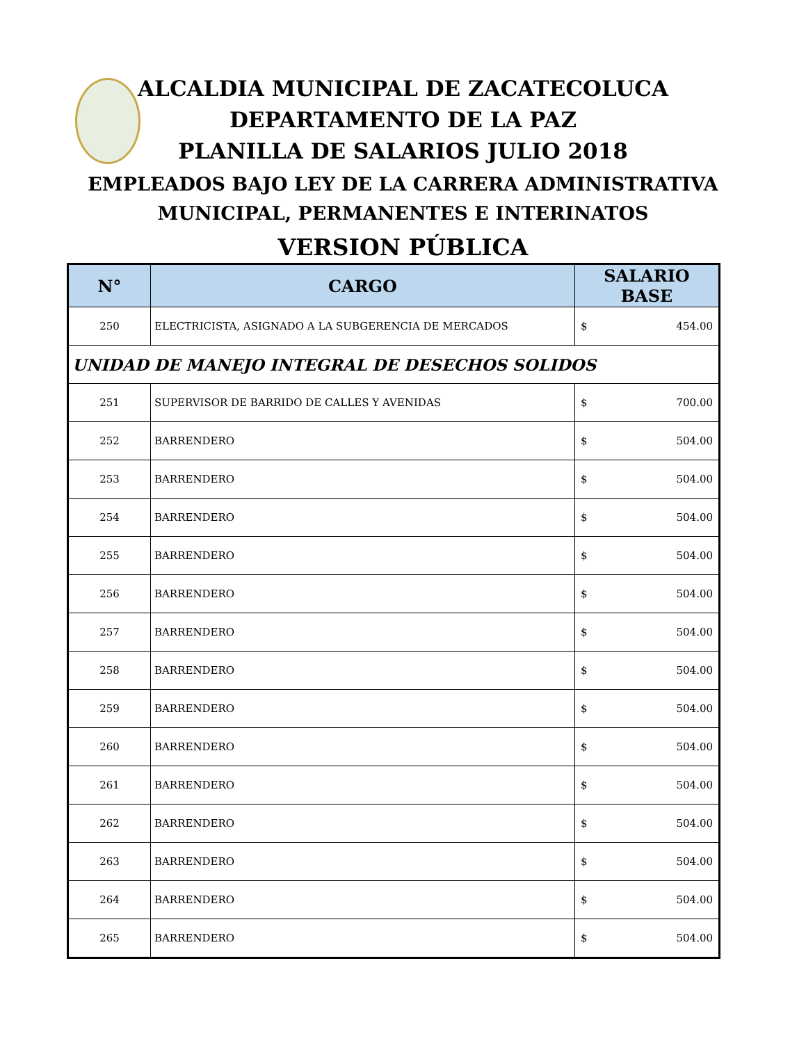ALCALDIA MUNICIPAL DE ZACATECOLUCA
DEPARTAMENTO DE LA PAZ
PLANILLA DE SALARIOS JULIO 2018
EMPLEADOS BAJO LEY DE LA CARRERA ADMINISTRATIVA
MUNICIPAL, PERMANENTES E INTERINATOS
VERSION PÚBLICA
| N° | CARGO | SALARIO BASE |
| --- | --- | --- |
| 250 | ELECTRICISTA, ASIGNADO A LA SUBGERENCIA DE MERCADOS | $ 454.00 |
| UNIDAD DE MANEJO INTEGRAL DE DESECHOS SOLIDOS | | |
| 251 | SUPERVISOR DE BARRIDO DE CALLES Y AVENIDAS | $ 700.00 |
| 252 | BARRENDERO | $ 504.00 |
| 253 | BARRENDERO | $ 504.00 |
| 254 | BARRENDERO | $ 504.00 |
| 255 | BARRENDERO | $ 504.00 |
| 256 | BARRENDERO | $ 504.00 |
| 257 | BARRENDERO | $ 504.00 |
| 258 | BARRENDERO | $ 504.00 |
| 259 | BARRENDERO | $ 504.00 |
| 260 | BARRENDERO | $ 504.00 |
| 261 | BARRENDERO | $ 504.00 |
| 262 | BARRENDERO | $ 504.00 |
| 263 | BARRENDERO | $ 504.00 |
| 264 | BARRENDERO | $ 504.00 |
| 265 | BARRENDERO | $ 504.00 |